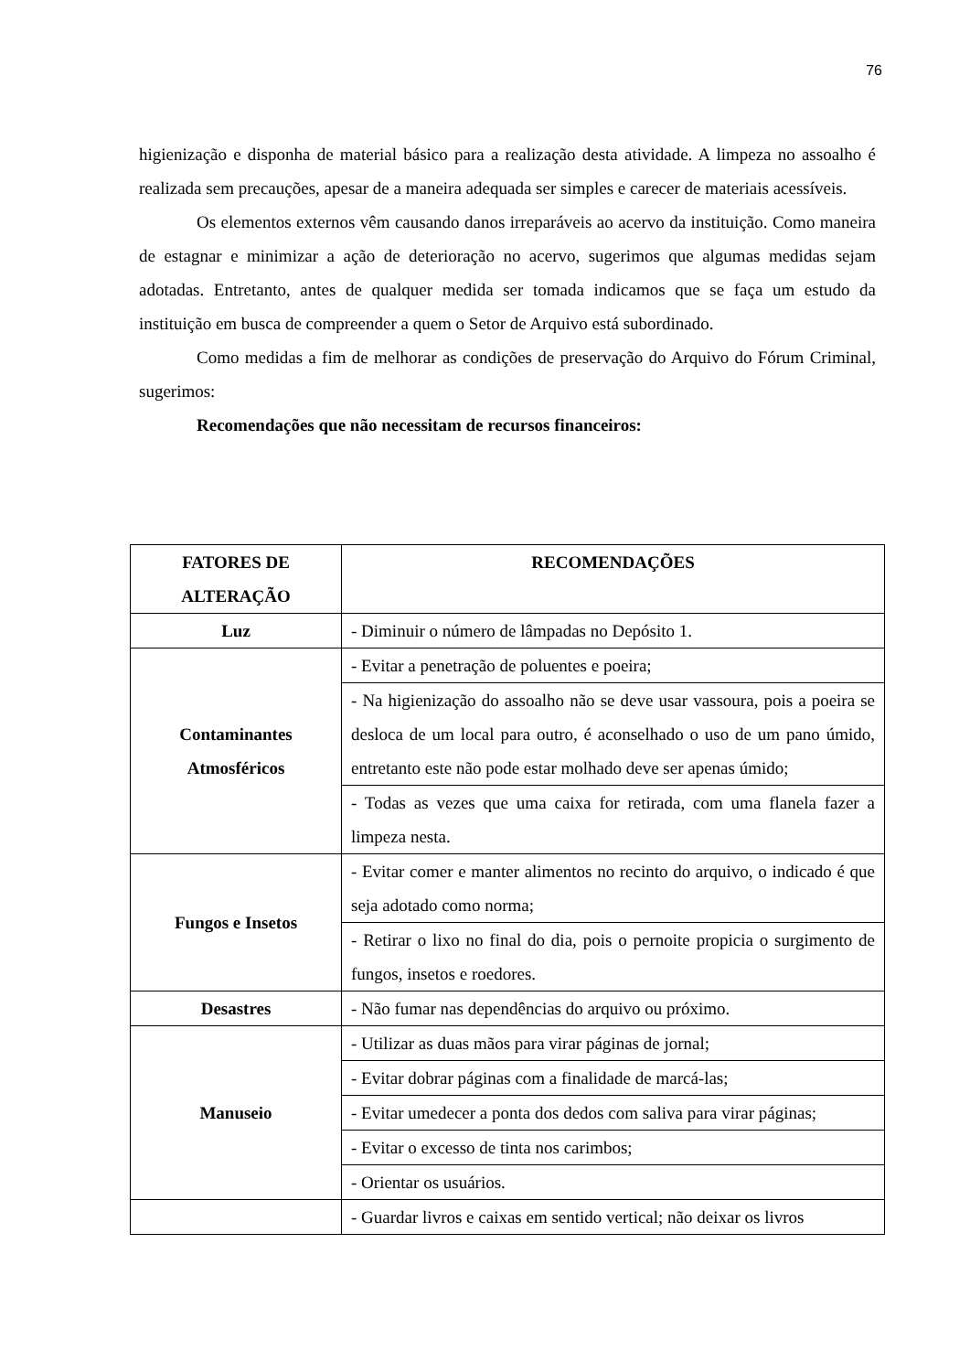76
higienização e disponha de material básico para a realização desta atividade. A limpeza no assoalho é realizada sem precauções, apesar de a maneira adequada ser simples e carecer de materiais acessíveis.
Os elementos externos vêm causando danos irreparáveis ao acervo da instituição. Como maneira de estagnar e minimizar a ação de deterioração no acervo, sugerimos que algumas medidas sejam adotadas. Entretanto, antes de qualquer medida ser tomada indicamos que se faça um estudo da instituição em busca de compreender a quem o Setor de Arquivo está subordinado.
Como medidas a fim de melhorar as condições de preservação do Arquivo do Fórum Criminal, sugerimos:
Recomendações que não necessitam de recursos financeiros:
| FATORES DE ALTERAÇÃO | RECOMENDAÇÕES |
| --- | --- |
| Luz | - Diminuir o número de lâmpadas no Depósito 1. |
| Contaminantes Atmosféricos | - Evitar a penetração de poluentes e poeira; |
| | - Na higienização do assoalho não se deve usar vassoura, pois a poeira se desloca de um local para outro, é aconselhado o uso de um pano úmido, entretanto este não pode estar molhado deve ser apenas úmido; |
| | - Todas as vezes que uma caixa for retirada, com uma flanela fazer a limpeza nesta. |
| Fungos e Insetos | - Evitar comer e manter alimentos no recinto do arquivo, o indicado é que seja adotado como norma; |
| | - Retirar o lixo no final do dia, pois o pernoite propicia o surgimento de fungos, insetos e roedores. |
| Desastres | - Não fumar nas dependências do arquivo ou próximo. |
| Manuseio | - Utilizar as duas mãos para virar páginas de jornal; |
| | - Evitar dobrar páginas com a finalidade de marcá-las; |
| | - Evitar umedecer a ponta dos dedos com saliva para virar páginas; |
| | - Evitar o excesso de tinta nos carimbos; |
| | - Orientar os usuários. |
| | - Guardar livros e caixas em sentido vertical; não deixar os livros |